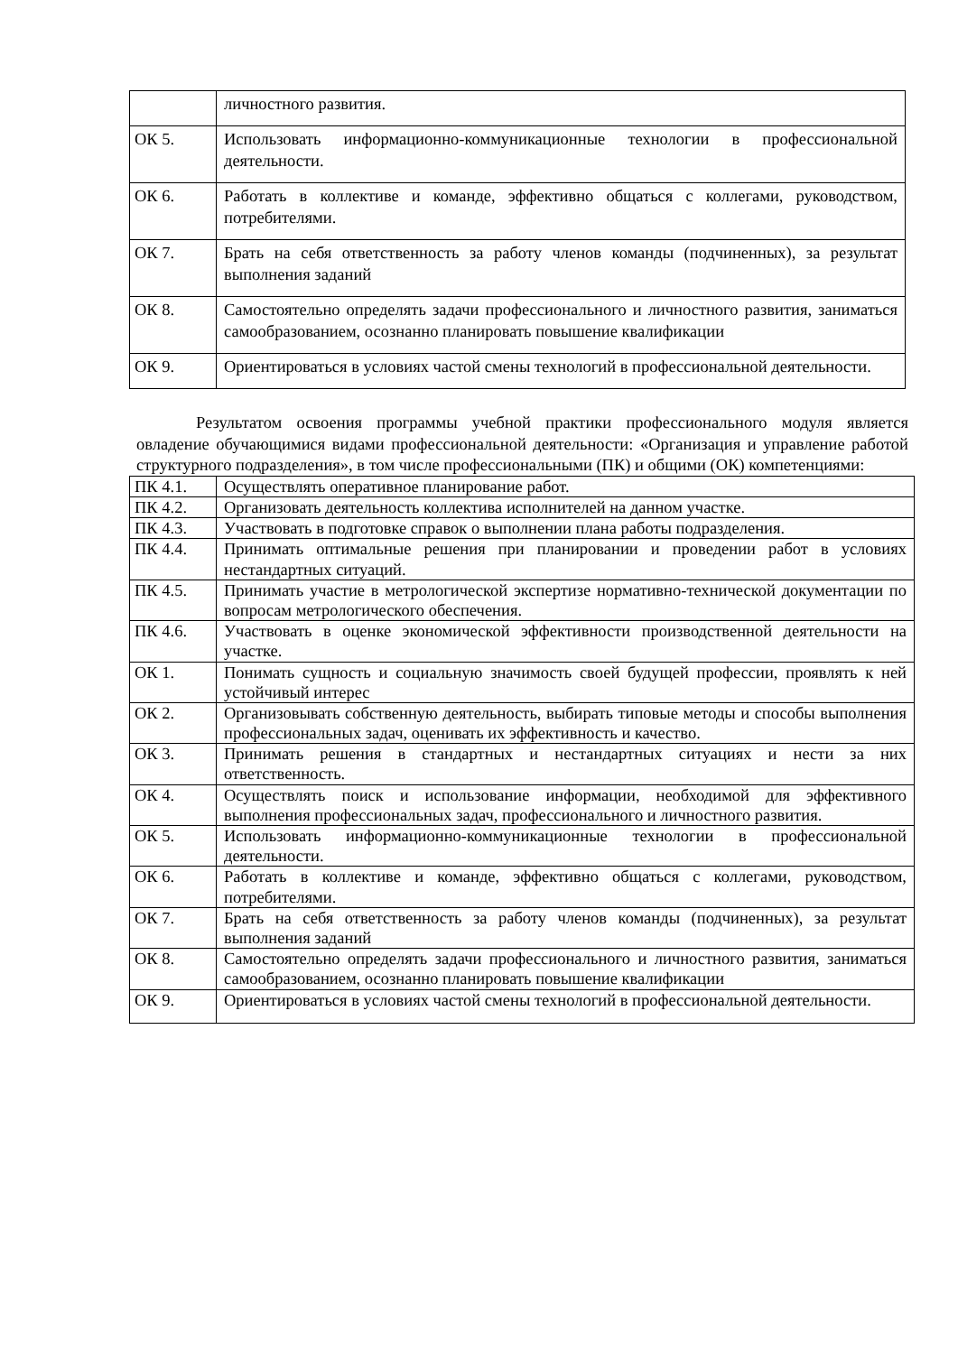| | личностного развития. |
| ОК 5. | Использовать информационно-коммуникационные технологии в профессиональной деятельности. |
| ОК 6. | Работать в коллективе и команде, эффективно общаться с коллегами, руководством, потребителями. |
| ОК 7. | Брать на себя ответственность за работу членов команды (подчиненных), за результат выполнения заданий |
| ОК 8. | Самостоятельно определять задачи профессионального и личностного развития, заниматься самообразованием, осознанно планировать повышение квалификации |
| ОК 9. | Ориентироваться в условиях частой смены технологий в профессиональной деятельности. |
Результатом освоения программы учебной практики профессионального модуля является овладение обучающимися видами профессиональной деятельности: «Организация и управление работой структурного подразделения», в том числе профессиональными (ПК) и общими (ОК) компетенциями:
| ПК 4.1. | Осуществлять оперативное планирование работ. |
| ПК 4.2. | Организовать деятельность коллектива исполнителей на данном участке. |
| ПК 4.3. | Участвовать в подготовке справок о выполнении плана работы подразделения. |
| ПК 4.4. | Принимать оптимальные решения при планировании и проведении работ в условиях нестандартных ситуаций. |
| ПК 4.5. | Принимать участие в метрологической экспертизе нормативно-технической документации по вопросам метрологического обеспечения. |
| ПК 4.6. | Участвовать в оценке экономической эффективности производственной деятельности на участке. |
| ОК 1. | Понимать сущность и социальную значимость своей будущей профессии, проявлять к ней устойчивый интерес |
| ОК 2. | Организовывать собственную деятельность, выбирать типовые методы и способы выполнения профессиональных задач, оценивать их эффективность и качество. |
| ОК 3. | Принимать решения в стандартных и нестандартных ситуациях и нести за них ответственность. |
| ОК 4. | Осуществлять поиск и использование информации, необходимой для эффективного выполнения профессиональных задач, профессионального и личностного развития. |
| ОК 5. | Использовать информационно-коммуникационные технологии в профессиональной деятельности. |
| ОК 6. | Работать в коллективе и команде, эффективно общаться с коллегами, руководством, потребителями. |
| ОК 7. | Брать на себя ответственность за работу членов команды (подчиненных), за результат выполнения заданий |
| ОК 8. | Самостоятельно определять задачи профессионального и личностного развития, заниматься самообразованием, осознанно планировать повышение квалификации |
| ОК 9. | Ориентироваться в условиях частой смены технологий в профессиональной деятельности. |